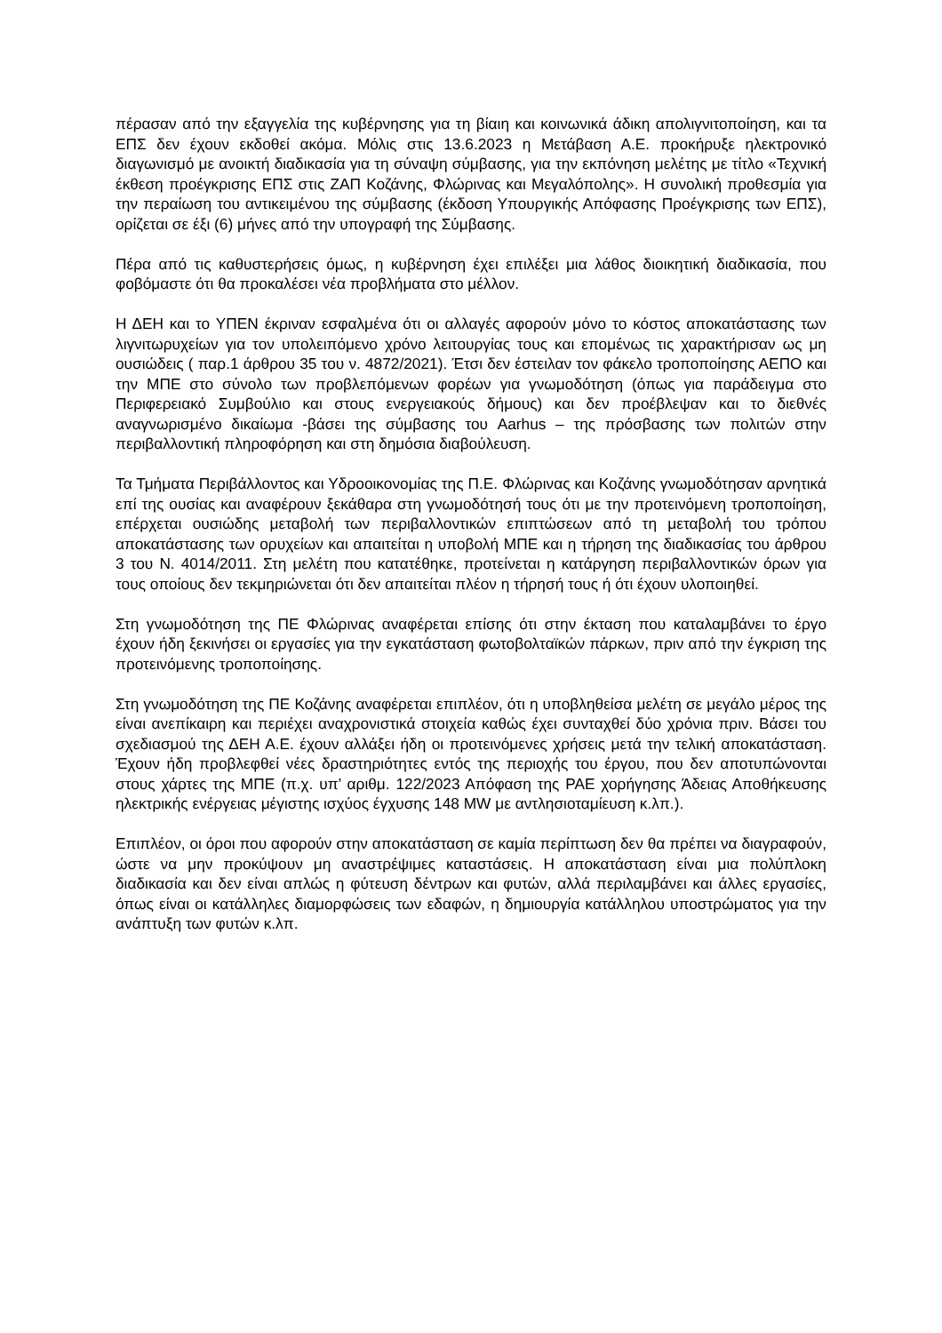πέρασαν από την εξαγγελία της κυβέρνησης για τη βίαιη και κοινωνικά άδικη απολιγνιτοποίηση, και τα ΕΠΣ δεν έχουν εκδοθεί ακόμα. Μόλις στις 13.6.2023 η Μετάβαση Α.Ε. προκήρυξε ηλεκτρονικό διαγωνισμό με ανοικτή διαδικασία για τη σύναψη σύμβασης, για την εκπόνηση μελέτης με τίτλο «Τεχνική έκθεση προέγκρισης ΕΠΣ στις ΖΑΠ Κοζάνης, Φλώρινας και Μεγαλόπολης». Η συνολική προθεσμία για την περαίωση του αντικειμένου της σύμβασης (έκδοση Υπουργικής Απόφασης Προέγκρισης των ΕΠΣ), ορίζεται σε έξι (6) μήνες από την υπογραφή της Σύμβασης.
Πέρα από τις καθυστερήσεις όμως, η κυβέρνηση έχει επιλέξει μια λάθος διοικητική διαδικασία, που φοβόμαστε ότι θα προκαλέσει νέα προβλήματα στο μέλλον.
Η ΔΕΗ και το ΥΠΕΝ έκριναν εσφαλμένα ότι οι αλλαγές αφορούν μόνο το κόστος αποκατάστασης των λιγνιτωρυχείων για τον υπολειπόμενο χρόνο λειτουργίας τους και επομένως τις χαρακτήρισαν ως μη ουσιώδεις ( παρ.1 άρθρου 35 του ν. 4872/2021). Έτσι δεν έστειλαν τον φάκελο τροποποίησης ΑΕΠΟ και την ΜΠΕ στο σύνολο των προβλεπόμενων φορέων για γνωμοδότηση (όπως για παράδειγμα στο Περιφερειακό Συμβούλιο και στους ενεργειακούς δήμους) και δεν προέβλεψαν και το διεθνές αναγνωρισμένο δικαίωμα -βάσει της σύμβασης του Aarhus – της πρόσβασης των πολιτών στην περιβαλλοντική πληροφόρηση και στη δημόσια διαβούλευση.
Τα Τμήματα Περιβάλλοντος και Υδροοικονομίας της Π.Ε. Φλώρινας και Κοζάνης γνωμοδότησαν αρνητικά επί της ουσίας και αναφέρουν ξεκάθαρα στη γνωμοδότησή τους ότι με την προτεινόμενη τροποποίηση, επέρχεται ουσιώδης μεταβολή των περιβαλλοντικών επιπτώσεων από τη μεταβολή του τρόπου αποκατάστασης των ορυχείων και απαιτείται η υποβολή ΜΠΕ και η τήρηση της διαδικασίας του άρθρου 3 του Ν. 4014/2011. Στη μελέτη που κατατέθηκε, προτείνεται η κατάργηση περιβαλλοντικών όρων για τους οποίους δεν τεκμηριώνεται ότι δεν απαιτείται πλέον η τήρησή τους ή ότι έχουν υλοποιηθεί.
Στη γνωμοδότηση της ΠΕ Φλώρινας αναφέρεται επίσης ότι στην έκταση που καταλαμβάνει το έργο έχουν ήδη ξεκινήσει οι εργασίες για την εγκατάσταση φωτοβολταϊκών πάρκων, πριν από την έγκριση της προτεινόμενης τροποποίησης.
Στη γνωμοδότηση της ΠΕ Κοζάνης αναφέρεται επιπλέον, ότι η υποβληθείσα μελέτη σε μεγάλο μέρος της είναι ανεπίκαιρη και περιέχει αναχρονιστικά στοιχεία καθώς έχει συνταχθεί δύο χρόνια πριν. Βάσει του σχεδιασμού της ΔΕΗ Α.Ε. έχουν αλλάξει ήδη οι προτεινόμενες χρήσεις μετά την τελική αποκατάσταση. Έχουν ήδη προβλεφθεί νέες δραστηριότητες εντός της περιοχής του έργου, που δεν αποτυπώνονται στους χάρτες της ΜΠΕ (π.χ. υπ’ αριθμ. 122/2023 Απόφαση της ΡΑΕ χορήγησης Άδειας Αποθήκευσης ηλεκτρικής ενέργειας μέγιστης ισχύος έγχυσης 148 MW με αντλησιοταμίευση κ.λπ.).
Επιπλέον, οι όροι που αφορούν στην αποκατάσταση σε καμία περίπτωση δεν θα πρέπει να διαγραφούν, ώστε να μην προκύψουν μη αναστρέψιμες καταστάσεις. Η αποκατάσταση είναι μια πολύπλοκη διαδικασία και δεν είναι απλώς η φύτευση δέντρων και φυτών, αλλά περιλαμβάνει και άλλες εργασίες, όπως είναι οι κατάλληλες διαμορφώσεις των εδαφών, η δημιουργία κατάλληλου υποστρώματος για την ανάπτυξη των φυτών κ.λπ.